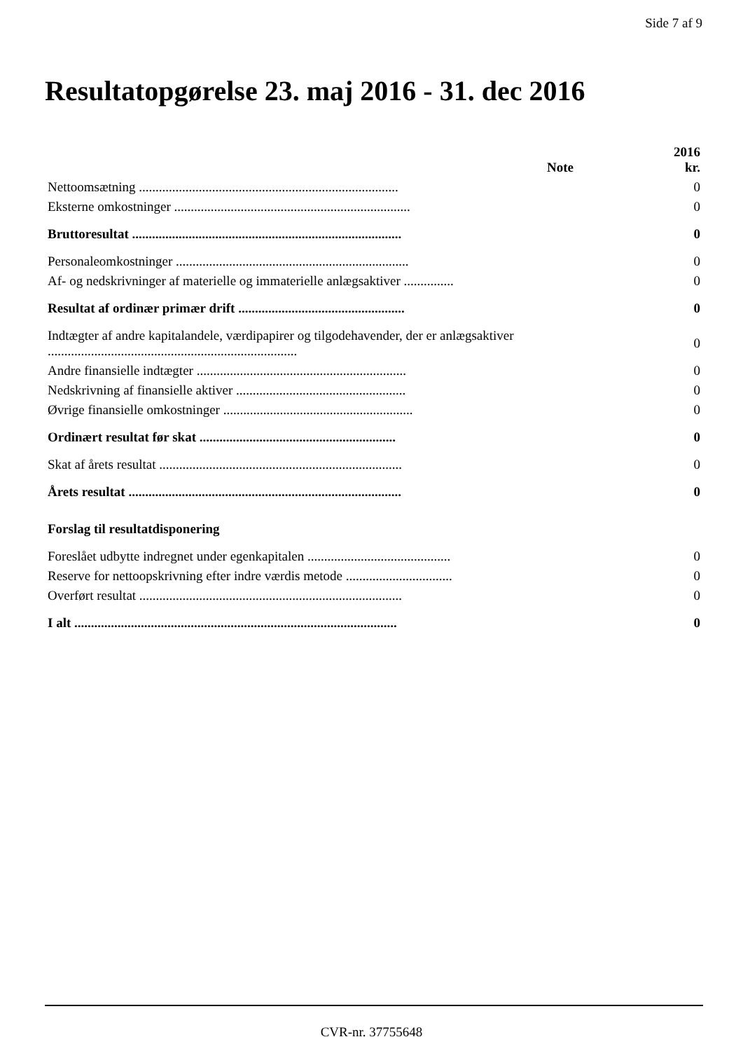Side 7 af 9
Resultatopgørelse 23. maj 2016 - 31. dec 2016
| | Note | 2016 kr. |
| --- | --- | --- |
| Nettoomsætning .............................................................................. | | 0 |
| Eksterne omkostninger ....................................................................... | | 0 |
| Bruttoresultat ................................................................................. | | 0 |
| Personaleomkostninger ...................................................................... | | 0 |
| Af- og nedskrivninger af materielle og immaterielle anlægsaktiver ............... | | 0 |
| Resultat af ordinær primær drift .................................................. | | 0 |
| Indtægter af andre kapitalandele, værdipapirer og tilgodehavender, der er anlægsaktiver ........................................................................... | | 0 |
| Andre finansielle indtægter ............................................................... | | 0 |
| Nedskrivning af finansielle aktiver ................................................... | | 0 |
| Øvrige finansielle omkostninger ......................................................... | | 0 |
| Ordinært resultat før skat ........................................................... | | 0 |
| Skat af årets resultat ......................................................................... | | 0 |
| Årets resultat .................................................................................. | | 0 |
| Forslag til resultatdisponering | | |
| Foreslået udbytte indregnet under egenkapitalen ........................................... | | 0 |
| Reserve for nettoopskrivning efter indre værdis metode ................................ | | 0 |
| Overført resultat ............................................................................... | | 0 |
| I alt ................................................................................................. | | 0 |
CVR-nr. 37755648